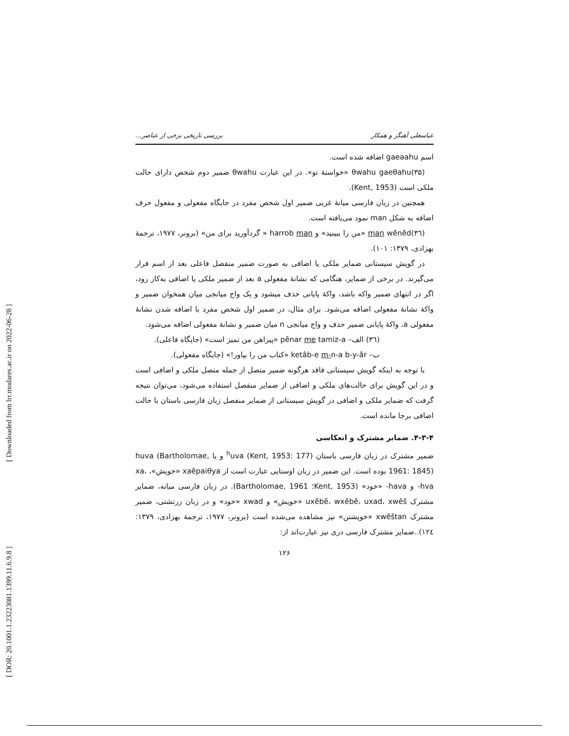[ DOR: 20.1001.1.23223081.1399.11.6.9.8 ] [ Downloaded from lrr.modares.ac.ir on 2022-06-28 ]
عباسعلی آهنگر و همکار بررسی تاریخی برخی از عناصر...
اسم gaeəahu اضافه شده است.
(۳۵)θwahu gaeθahu «خواستهٔ تو». در این عبارت θwahu ضمیر دوم شخص دارای حالت ملکی است (Kent, 1953).
همچنین در زبان فارسی میانهٔ غربی ضمیر اول شخص مفرد در جایگاه مفعولی و مفعول حرف اضافه به شکل man نمود می‌یافته است.
(۳٦)man wēnēd «من را ببینید» و harrob man « گردآورید برای من» (برونر، ۱۹۷۷، ترجمهٔ بهزادی، ۱۳۷۹: ۱۰۱).
در گویش سیستانی ضمایر ملکی یا اضافی به صورت ضمیر منفصل فاعلی بعد از اسم قرار می‌گیرند. در برخی از ضمایر، هنگامی که نشانهٔ مفعولی a بعد از ضمیر ملکی یا اضافی به‌کار رود، اگر در انتهای ضمیر واکه باشد، واکهٔ پایانی حذف میشود و یک واج میانجی میان همخوان ضمیر و واکهٔ نشانهٔ مفعولی اضافه می‌شود. برای مثال، در ضمیر اول شخص مفرد با اضافه شدن نشانهٔ مفعولی a، واکهٔ پایانی ضمیر حذف و واج میانجی n میان ضمیر و نشانهٔ مفعولی اضافه می‌شود.
(۳٦) الف– pēnar me tamiz-a «پیراهن من تمیز است» (جایگاه فاعلی).
ب– ketâb-e m-n-a b-y-âr «کتاب من را بیاور!» (جایگاه مفعولی).
با توجه به اینکه گویش سیستانی فاقد هرگونه ضمیر متصل از جمله متصل ملکی و اضافی است و در این گویش برای حالت‌های ملکی و اضافی از ضمایر منفصل استفاده می‌شود، می‌توان نتیجه گرفت که ضمایر ملکی و اضافی در گویش سیستانی از ضمایر منفصل زبان فارسی باستان با حالت اضافی برجا مانده است.
۴-۳-۴. ضمایر مشترک و انعکاسی
ضمیر مشترک در زبان فارسی باستان <sup>h</sup>uva (Kent, 1953: 177) و یا huva (Bartholomae, 1961: 1845) بوده است. این ضمیر در زبان اوستایی عبارت است از xaēpaiθya «خویش»، xa، hva- و hava- «خود» (Kent, 1953؛ Bartholomae, 1961). در زبان فارسی میانه، ضمایر مشترک uxēbē، wxēbē، uxad، xwēš «خویش» و xwad «خود» و در زبان زرتشتی، ضمیر مشترک xwēštan «خویشتن» نیز مشاهده می‌شده است (برونر، ۱۹۷۷، ترجمهٔ بهزادی، ۱۳۷۹: ۱۲٤)..ضمایر مشترک فارسی دری نیز عبارت‌اند از:
۱۲۶